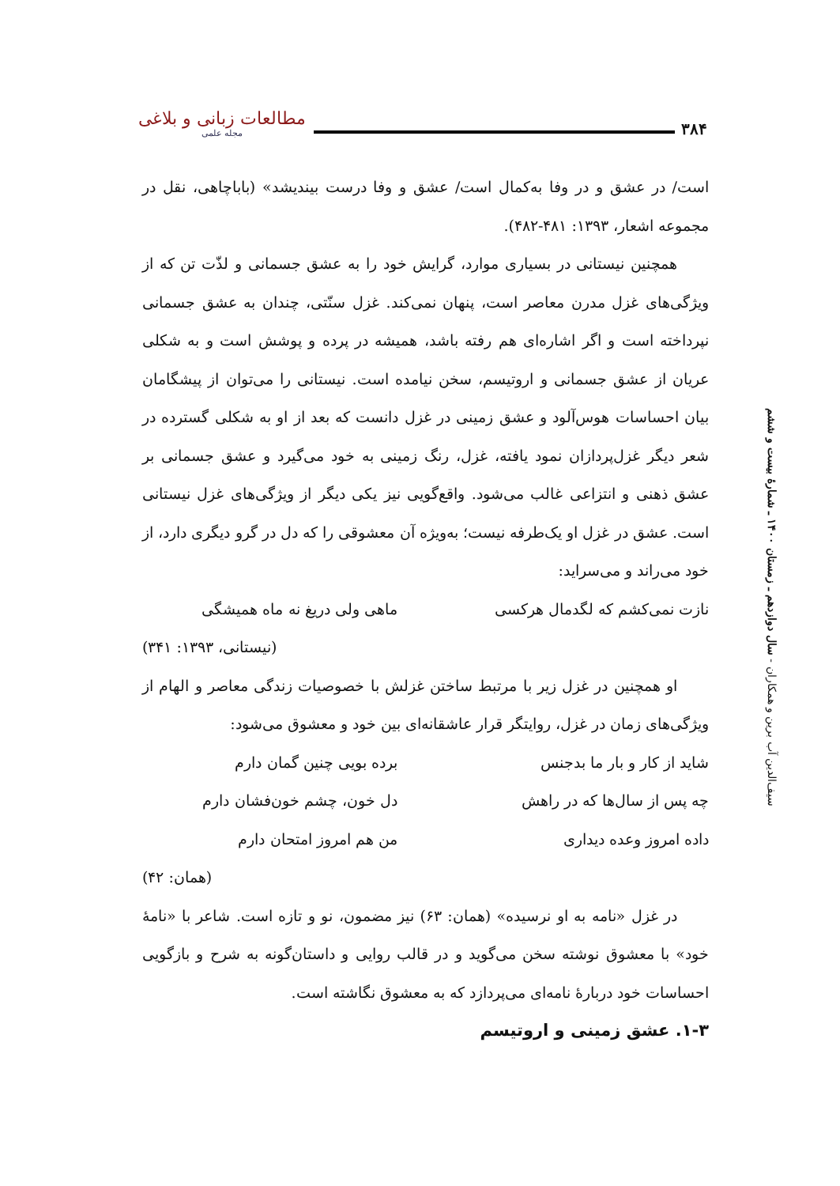۳۸۴ مطالعات زبانی و بلاغی
مجله علمی
است/ در عشق و در وفا به‌کمال است/ عشق و وفا درست بیندیشد» (باباچاهی، نقل در مجموعه اشعار، ۱۳۹۳: ۴۸۱-۴۸۲).
همچنین نیستانی در بسیاری موارد، گرایش خود را به عشق جسمانی و لذّت تن که از ویژگی‌های غزل مدرن معاصر است، پنهان نمی‌کند. غزل سنّتی، چندان به عشق جسمانی نپرداخته است و اگر اشاره‌ای هم رفته باشد، همیشه در پرده و پوشش است و به شکلی عریان از عشق جسمانی و اروتیسم، سخن نیامده است. نیستانی را می‌توان از پیشگامان بیان احساسات هوس‌آلود و عشق زمینی در غزل دانست که بعد از او به شکلی گسترده در شعر دیگر غزل‌پردازان نمود یافته، غزل، رنگ زمینی به خود می‌گیرد و عشق جسمانی بر عشق ذهنی و انتزاعی غالب می‌شود. واقع‌گویی نیز یکی دیگر از ویژگی‌های غزل نیستانی است. عشق در غزل او یک‌طرفه نیست؛ به‌ویژه آن معشوقی را که دل در گرو دیگری دارد، از خود می‌راند و می‌سراید:
نازت نمی‌کشم که لگدمال هرکسی ماهی ولی دریغ نه ماه همیشگی
(نیستانی، ۱۳۹۳: ۳۴۱)
او همچنین در غزل زیر با مرتبط ساختن غزلش با خصوصیات زندگی معاصر و الهام از ویژگی‌های زمان در غزل، روایتگر قرار عاشقانه‌ای بین خود و معشوق می‌شود:
شاید از کار و بار ما بدجنس برده بویی چنین گمان دارم
چه پس از سال‌ها که در راهش دل خون، چشم خون‌فشان دارم
داده امروز وعده دیداری من هم امروز امتحان دارم
(همان: ۴۲)
در غزل «نامه به او نرسیده» (همان: ۶۳) نیز مضمون، نو و تازه است. شاعر با «نامهٔ خود» با معشوق نوشته سخن می‌گوید و در قالب روایی و داستان‌گونه به شرح و بازگویی احساسات خود دربارهٔ نامه‌ای می‌پردازد که به معشوق نگاشته است.
۱-۳. عشق زمینی و اروتیسم
سیف‌الدین آب برین و همکاران - سال دوازدهم ـ زمستان ۱۴۰۰ ـ شمارهٔ بیست و ششم